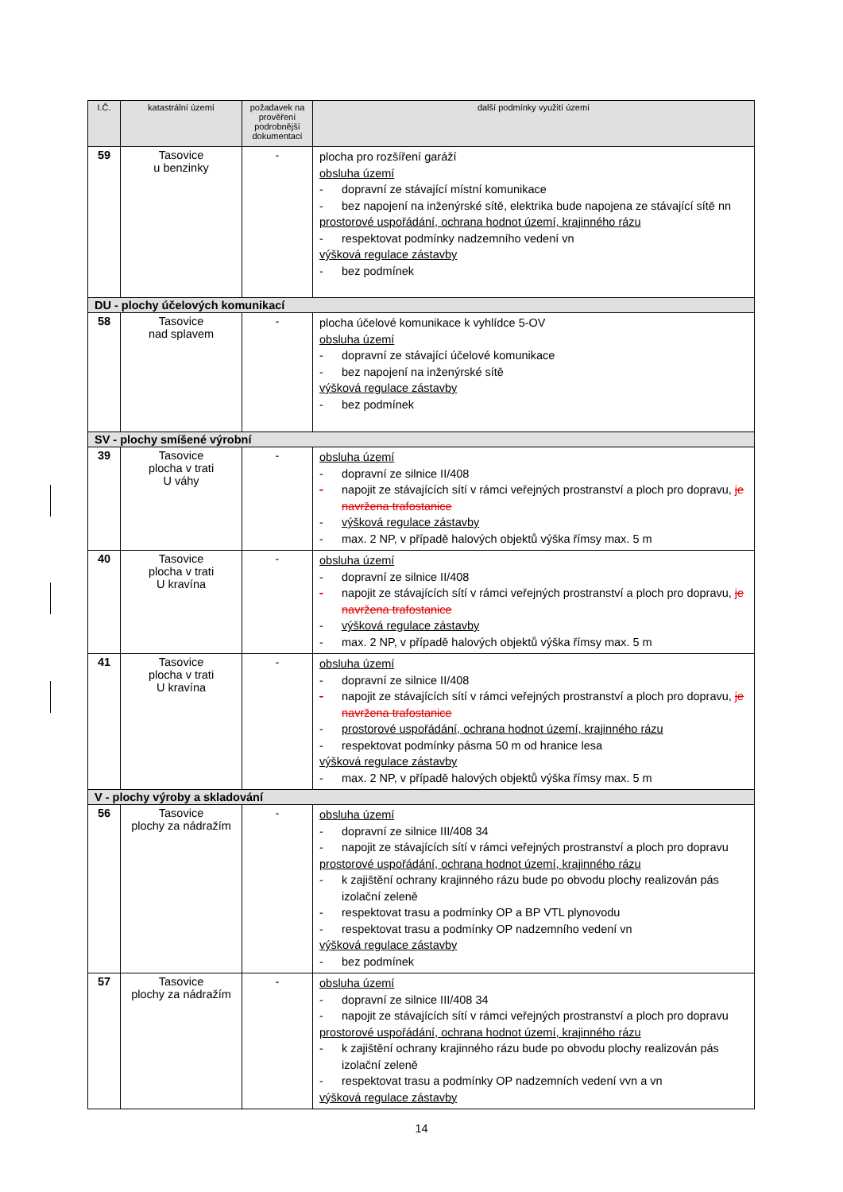| I.Č. | katastrální území | požadavek na prověření podrobnější dokumentací | další podmínky využití území |
| --- | --- | --- | --- |
| 59 | Tasovice u benzinky | - | plocha pro rozšíření garáží obsluha území - dopravní ze stávající místní komunikace - bez napojení na inženýrské sítě, elektrika bude napojena ze stávající sítě nn prostorové uspořádání, ochrana hodnot území, krajinného rázu - respektovat podmínky nadzemního vedení vn výšková regulace zástavby - bez podmínek |
| DU - plochy účelových komunikací | | | |
| 58 | Tasovice nad splavem | - | plocha účelové komunikace k vyhlídce 5-OV obsluha území - dopravní ze stávající účelové komunikace - bez napojení na inženýrské sítě výšková regulace zástavby - bez podmínek |
| SV - plochy smíšené výrobní | | | |
| 39 | Tasovice plocha v trati U váhy | - | obsluha území - dopravní ze silnice II/408 - napojit ze stávajících sítí v rámci veřejných prostranství a ploch pro dopravu, je navržena trafostanice - výšková regulace zástavby - max. 2 NP, v případě halových objektů výška římsy max. 5 m |
| 40 | Tasovice plocha v trati U kravína | - | obsluha území - dopravní ze silnice II/408 - napojit ze stávajících sítí v rámci veřejných prostranství a ploch pro dopravu, je navržena trafostanice - výšková regulace zástavby - max. 2 NP, v případě halových objektů výška římsy max. 5 m |
| 41 | Tasovice plocha v trati U kravína | - | obsluha území - dopravní ze silnice II/408 - napojit ze stávajících sítí v rámci veřejných prostranství a ploch pro dopravu, je navržena trafostanice - prostorové uspořádání, ochrana hodnot území, krajinného rázu - respektovat podmínky pásma 50 m od hranice lesa výšková regulace zástavby - max. 2 NP, v případě halových objektů výška římsy max. 5 m |
| V - plochy výroby a skladování | | | |
| 56 | Tasovice plochy za nádražím | - | obsluha území - dopravní ze silnice III/408 34 - napojit ze stávajících sítí v rámci veřejných prostranství a ploch pro dopravu prostorové uspořádání, ochrana hodnot území, krajinného rázu - k zajištění ochrany krajinného rázu bude po obvodu plochy realizován pás izolační zeleně - respektovat trasu a podmínky OP a BP VTL plynovodu - respektovat trasu a podmínky OP nadzemního vedení vn výšková regulace zástavby - bez podmínek |
| 57 | Tasovice plochy za nádražím | - | obsluha území - dopravní ze silnice III/408 34 - napojit ze stávajících sítí v rámci veřejných prostranství a ploch pro dopravu prostorové uspořádání, ochrana hodnot území, krajinného rázu - k zajištění ochrany krajinného rázu bude po obvodu plochy realizován pás izolační zeleně - respektovat trasu a podmínky OP nadzemních vedení vvn a vn výšková regulace zástavby |
14